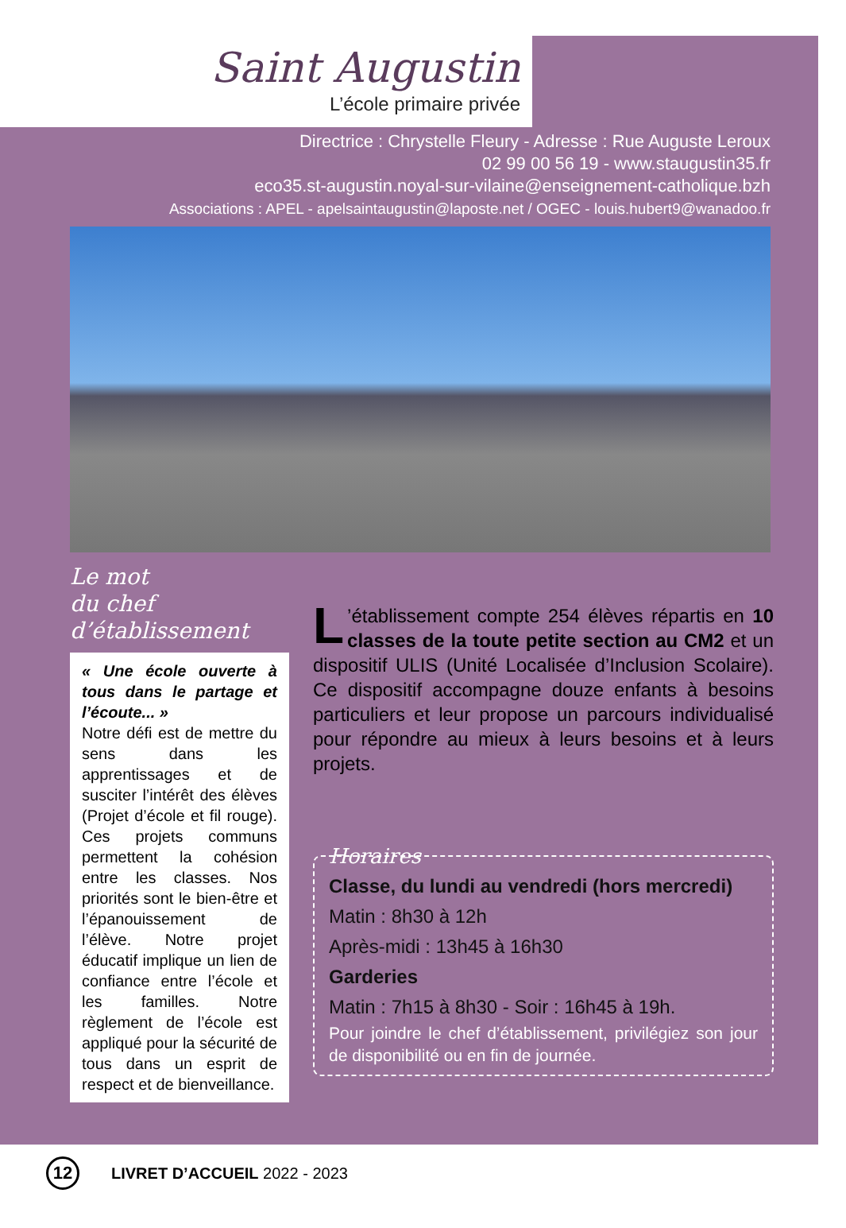Saint Augustin
L’école primaire privée
Directrice : Chrystelle Fleury - Adresse : Rue Auguste Leroux
02 99 00 56 19 - www.staugustin35.fr
eco35.st-augustin.noyal-sur-vilaine@enseignement-catholique.bzh
Associations : APEL - apelsaintaugustin@laposte.net / OGEC - louis.hubert9@wanadoo.fr
Le mot
du chef d’établissement
« Une école ouverte à tous dans le partage et l’écoute... »
Notre défi est de mettre du sens dans les apprentissages et de susciter l’intérêt des élèves (Projet d’école et fil rouge). Ces projets communs permettent la cohésion entre les classes. Nos priorités sont le bien-être et l’épanouissement de l’élève. Notre projet éducatif implique un lien de confiance entre l’école et les familles. Notre règlement de l’école est appliqué pour la sécurité de tous dans un esprit de respect et de bienveillance.
L’établissement compte 254 élèves répartis en 10 classes de la toute petite section au CM2 et un dispositif ULIS (Unité Localisée d’Inclusion Scolaire). Ce dispositif accompagne douze enfants à besoins particuliers et leur propose un parcours individualisé pour répondre au mieux à leurs besoins et à leurs projets.
Horaires
Classe, du lundi au vendredi (hors mercredi)
Matin : 8h30 à 12h
Après-midi : 13h45 à 16h30
Garderies
Matin : 7h15 à 8h30 - Soir : 16h45 à 19h.
Pour joindre le chef d’établissement, privilégiez son jour de disponibilité ou en fin de journée.
12
LIVRET D’ACCUEIL 2022 - 2023